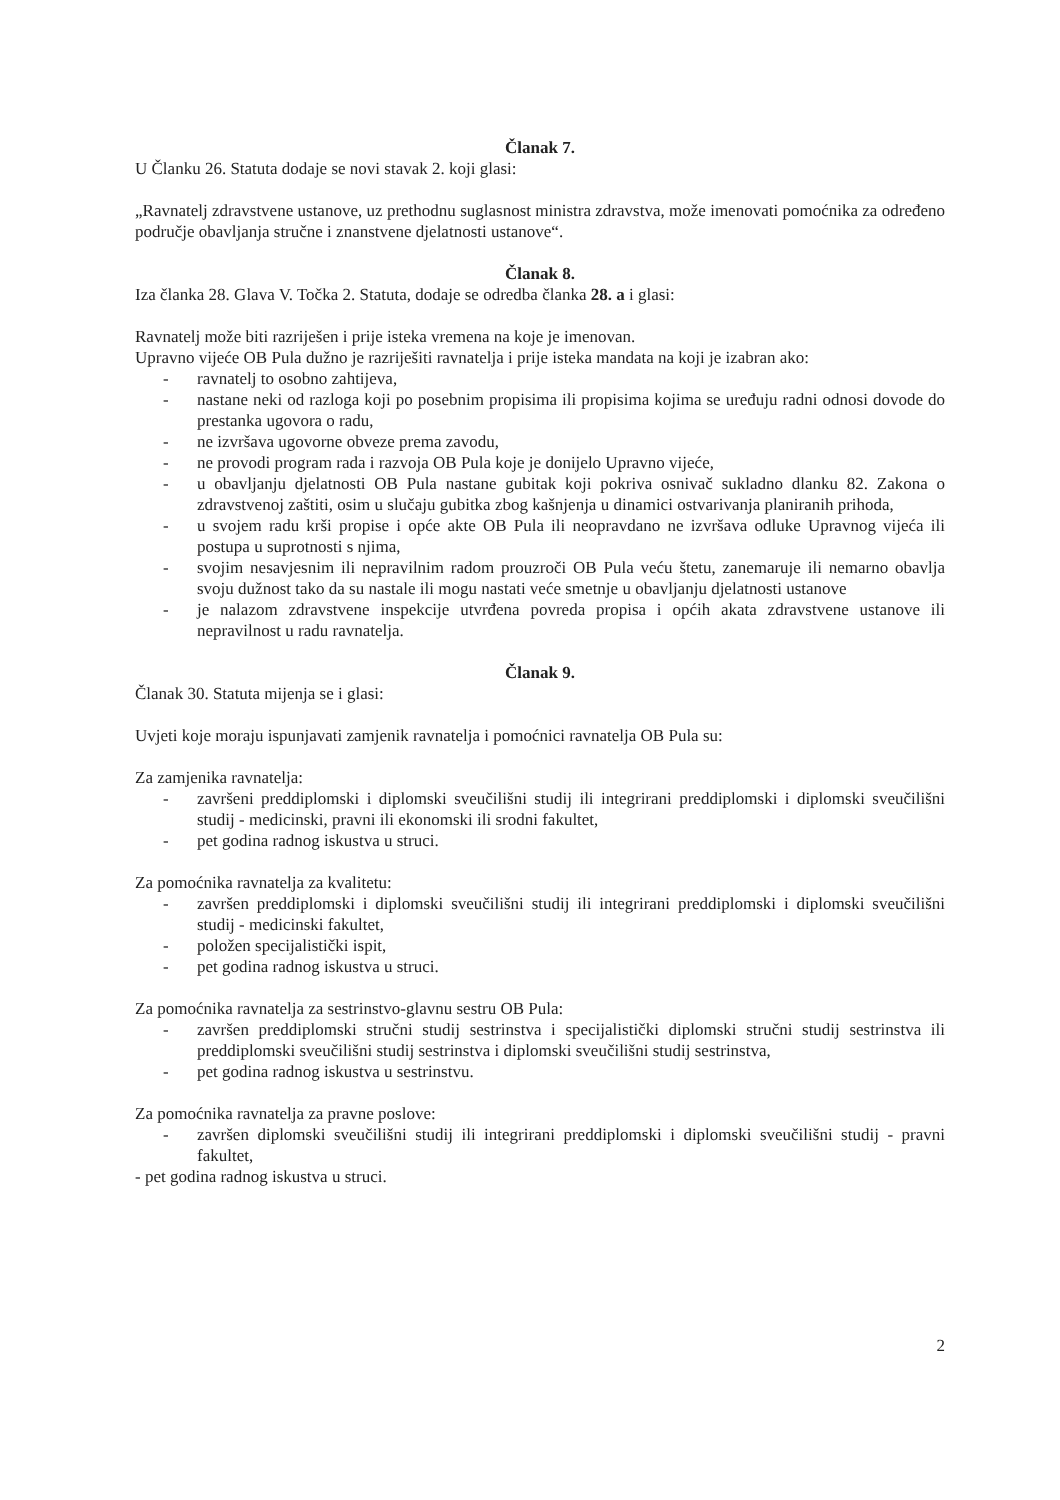Članak 7.
U Članku 26. Statuta dodaje se novi stavak 2. koji glasi:
„Ravnatelj zdravstvene ustanove, uz prethodnu suglasnost ministra zdravstva, može imenovati pomoćnika za određeno područje obavljanja stručne i znanstvene djelatnosti ustanove“.
Članak 8.
Iza članka 28. Glava V. Točka 2. Statuta, dodaje se odredba članka 28. a i glasi:
Ravnatelj može biti razriješen i prije isteka vremena na koje je imenovan.
Upravno vijeće OB Pula dužno je razriješiti ravnatelja i prije isteka mandata na koji je izabran ako:
- ravnatelj to osobno zahtijeva,
- nastane neki od razloga koji po posebnim propisima ili propisima kojima se uređuju radni odnosi dovode do prestanka ugovora o radu,
- ne izvršava ugovorne obveze prema zavodu,
- ne provodi program rada i razvoja OB Pula koje je donijelo Upravno vijeće,
- u obavljanju djelatnosti OB Pula nastane gubitak koji pokriva osnivač sukladno dlanku 82. Zakona o zdravstvenoj zaštiti, osim u slučaju gubitka zbog kašnjenja u dinamici ostvarivanja planiranih prihoda,
- u svojem radu krši propise i opće akte OB Pula ili neopravdano ne izvršava odluke Upravnog vijeća ili postupa u suprotnosti s njima,
- svojim nesavjesnim ili nepravilnim radom prouzroči OB Pula veću štetu, zanemaruje ili nemarno obavlja svoju dužnost tako da su nastale ili mogu nastati veće smetnje u obavljanju djelatnosti ustanove
- je nalazom zdravstvene inspekcije utvrđena povreda propisa i općih akata zdravstvene ustanove ili nepravilnost u radu ravnatelja.
Članak 9.
Članak 30. Statuta mijenja se i glasi:
Uvjeti koje moraju ispunjavati zamjenik ravnatelja i pomoćnici ravnatelja OB Pula su:
Za zamjenika ravnatelja:
- završeni preddiplomski i diplomski sveučilišni studij ili integrirani preddiplomski i diplomski sveučilišni studij - medicinski, pravni ili ekonomski ili srodni fakultet,
- pet godina radnog iskustva u struci.
Za pomoćnika ravnatelja za kvalitetu:
- završen preddiplomski i diplomski sveučilišni studij ili integrirani preddiplomski i diplomski sveučilišni studij - medicinski fakultet,
- položen specijalistički ispit,
- pet godina radnog iskustva u struci.
Za pomoćnika ravnatelja za sestrinstvo-glavnu sestru OB Pula:
- završen preddiplomski stručni studij sestrinstva i specijalistički diplomski stručni studij sestrinstva ili preddiplomski sveučilišni studij sestrinstva i diplomski sveučilišni studij sestrinstva,
- pet godina radnog iskustva u sestrinstvu.
Za pomoćnika ravnatelja za pravne poslove:
- završen diplomski sveučilišni studij ili integrirani preddiplomski i diplomski sveučilišni studij - pravni fakultet,
- pet godina radnog iskustva u struci.
2